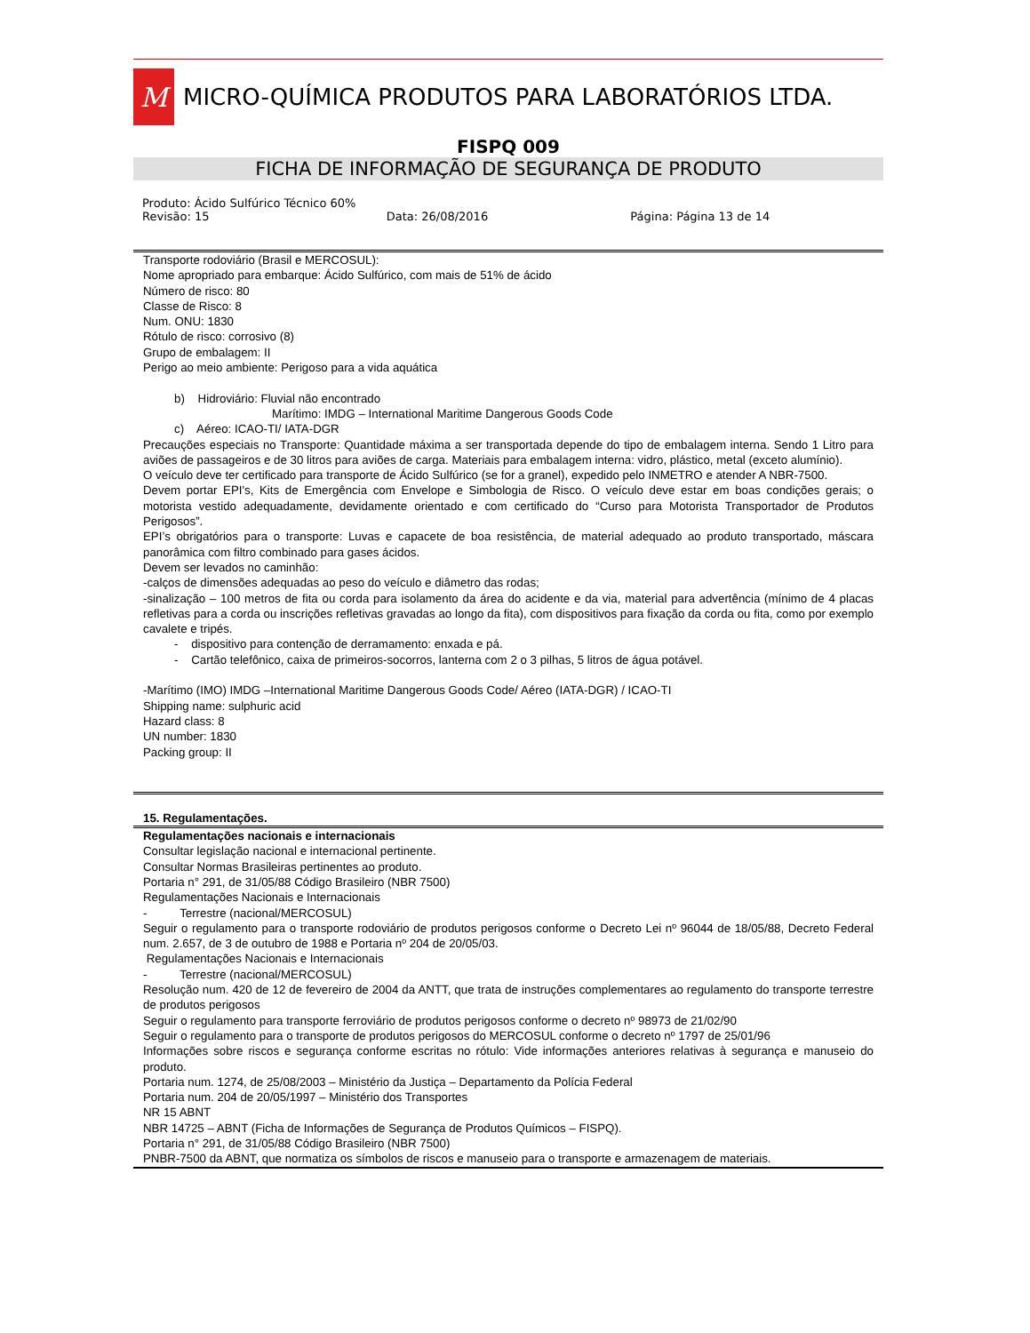M
MICRO-QUÍMICA PRODUTOS PARA LABORATÓRIOS LTDA.
FISPQ 009
FICHA DE INFORMAÇÃO DE SEGURANÇA DE PRODUTO
Produto: Ácido Sulfúrico Técnico 60%
Revisão: 15 Data: 26/08/2016 Página: Página 13 de 14
Transporte rodoviário (Brasil e MERCOSUL):
Nome apropriado para embarque: Ácido Sulfúrico, com mais de 51% de ácido
Número de risco: 80
Classe de Risco: 8
Num. ONU: 1830
Rótulo de risco: corrosivo (8)
Grupo de embalagem: II
Perigo ao meio ambiente: Perigoso para a vida aquática
b) Hidroviário: Fluvial não encontrado
Marítimo: IMDG – International Maritime Dangerous Goods Code
c) Aéreo: ICAO-TI/ IATA-DGR
Precauções especiais no Transporte: Quantidade máxima a ser transportada depende do tipo de embalagem interna. Sendo 1 Litro para aviões de passageiros e de 30 litros para aviões de carga. Materiais para embalagem interna: vidro, plástico, metal (exceto alumínio).
O veículo deve ter certificado para transporte de Ácido Sulfúrico (se for a granel), expedido pelo INMETRO e atender A NBR-7500.
Devem portar EPI's, Kits de Emergência com Envelope e Simbologia de Risco. O veículo deve estar em boas condições gerais; o motorista vestido adequadamente, devidamente orientado e com certificado do “Curso para Motorista Transportador de Produtos Perigosos”.
EPI’s obrigatórios para o transporte: Luvas e capacete de boa resistência, de material adequado ao produto transportado, máscara panorâmica com filtro combinado para gases ácidos.
Devem ser levados no caminhão:
-calços de dimensões adequadas ao peso do veículo e diâmetro das rodas;
-sinalização – 100 metros de fita ou corda para isolamento da área do acidente e da via, material para advertência (mínimo de 4 placas refletivas para a corda ou inscrições refletivas gravadas ao longo da fita), com dispositivos para fixação da corda ou fita, como por exemplo cavalete e tripés.
- dispositivo para contenção de derramamento: enxada e pá.
- Cartão telefônico, caixa de primeiros-socorros, lanterna com 2 o 3 pilhas, 5 litros de água potável.
-Marítimo (IMO) IMDG –International Maritime Dangerous Goods Code/ Aéreo (IATA-DGR) / ICAO-TI
Shipping name: sulphuric acid
Hazard class: 8
UN number: 1830
Packing group: II
15. Regulamentações.
Regulamentações nacionais e internacionais
Consultar legislação nacional e internacional pertinente.
Consultar Normas Brasileiras pertinentes ao produto.
Portaria n° 291, de 31/05/88 Código Brasileiro (NBR 7500)
Regulamentações Nacionais e Internacionais
- Terrestre (nacional/MERCOSUL)
Seguir o regulamento para o transporte rodoviário de produtos perigosos conforme o Decreto Lei nº 96044 de 18/05/88, Decreto Federal num. 2.657, de 3 de outubro de 1988 e Portaria nº 204 de 20/05/03.
Regulamentações Nacionais e Internacionais
- Terrestre (nacional/MERCOSUL)
Resolução num. 420 de 12 de fevereiro de 2004 da ANTT, que trata de instruções complementares ao regulamento do transporte terrestre de produtos perigosos
Seguir o regulamento para transporte ferroviário de produtos perigosos conforme o decreto nº 98973 de 21/02/90
Seguir o regulamento para o transporte de produtos perigosos do MERCOSUL conforme o decreto nº 1797 de 25/01/96
Informações sobre riscos e segurança conforme escritas no rótulo: Vide informações anteriores relativas à segurança e manuseio do produto.
Portaria num. 1274, de 25/08/2003 – Ministério da Justiça – Departamento da Polícia Federal
Portaria num. 204 de 20/05/1997 – Ministério dos Transportes
NR 15 ABNT
NBR 14725 – ABNT (Ficha de Informações de Segurança de Produtos Químicos – FISPQ).
Portaria n° 291, de 31/05/88 Código Brasileiro (NBR 7500)
PNBR-7500 da ABNT, que normatiza os símbolos de riscos e manuseio para o transporte e armazenagem de materiais.